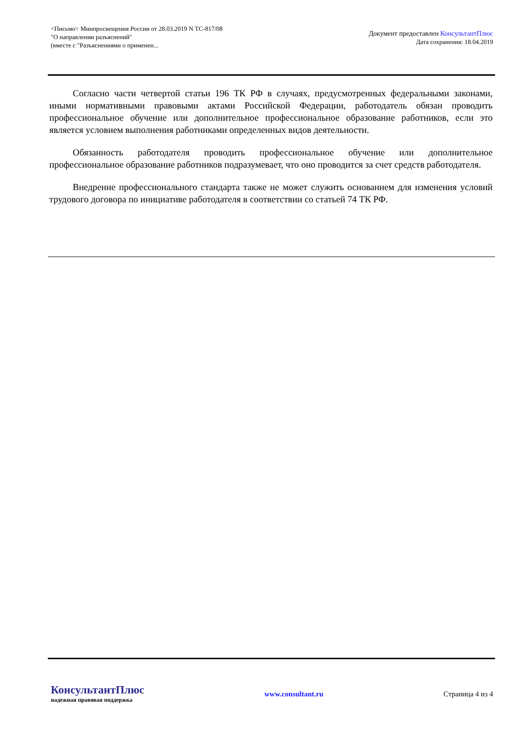<Письмо> Минпросвещения России от 28.03.2019 N ТС-817/08
"О направлении разъяснений"
(вместе с "Разъяснениями о применен...
Документ предоставлен КонсультантПлюс
Дата сохранения: 18.04.2019
Согласно части четвертой статьи 196 ТК РФ в случаях, предусмотренных федеральными законами, иными нормативными правовыми актами Российской Федерации, работодатель обязан проводить профессиональное обучение или дополнительное профессиональное образование работников, если это является условием выполнения работниками определенных видов деятельности.
Обязанность работодателя проводить профессиональное обучение или дополнительное профессиональное образование работников подразумевает, что оно проводится за счет средств работодателя.
Внедрение профессионального стандарта также не может служить основанием для изменения условий трудового договора по инициативе работодателя в соответствии со статьей 74 ТК РФ.
КонсультантПлюс
надежная правовая поддержка
www.consultant.ru Страница 4 из 4